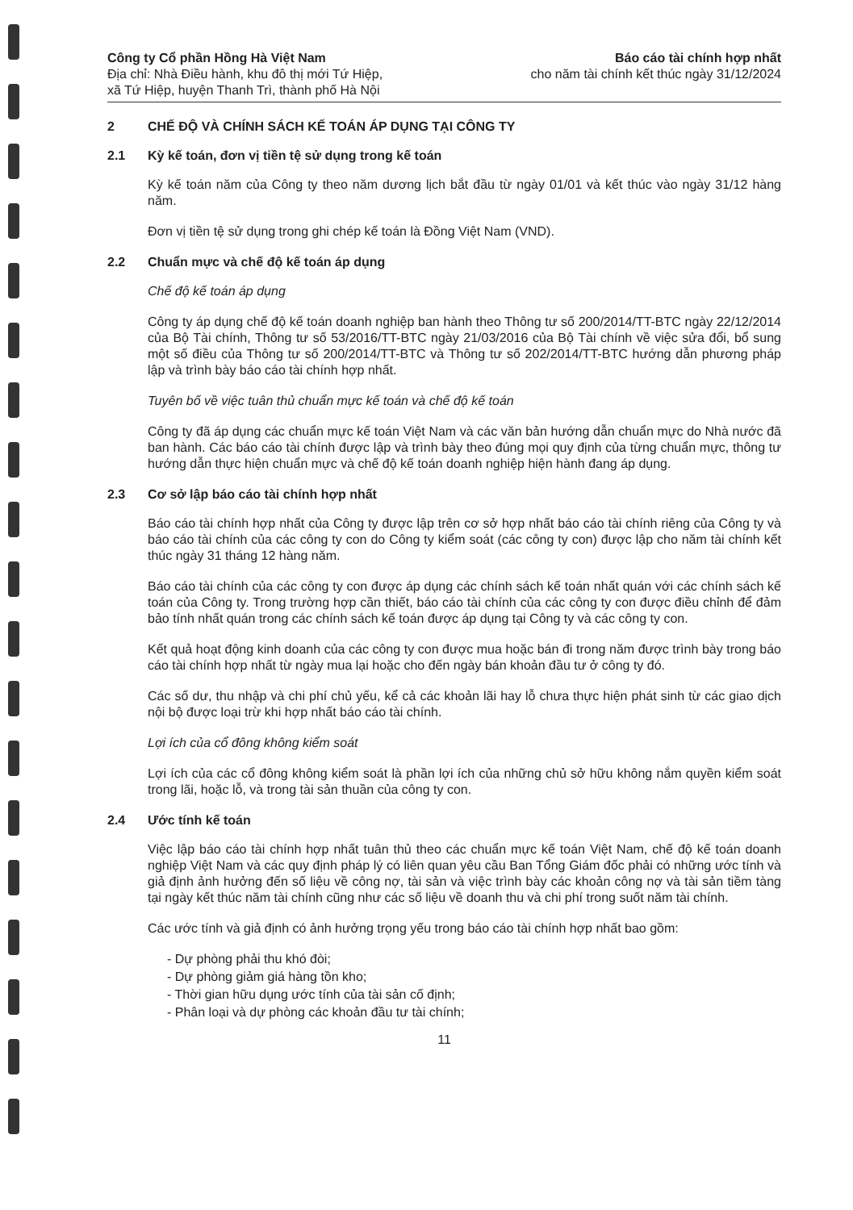Công ty Cổ phần Hồng Hà Việt Nam
Địa chỉ: Nhà Điều hành, khu đô thị mới Tứ Hiệp,
xã Tứ Hiệp, huyện Thanh Trì, thành phố Hà Nội
Báo cáo tài chính hợp nhất
cho năm tài chính kết thúc ngày 31/12/2024
2 CHẾ ĐỘ VÀ CHÍNH SÁCH KẾ TOÁN ÁP DỤNG TẠI CÔNG TY
2.1 Kỳ kế toán, đơn vị tiền tệ sử dụng trong kế toán
Kỳ kế toán năm của Công ty theo năm dương lịch bắt đầu từ ngày 01/01 và kết thúc vào ngày 31/12 hàng năm.
Đơn vị tiền tệ sử dụng trong ghi chép kế toán là Đồng Việt Nam (VND).
2.2 Chuẩn mực và chế độ kế toán áp dụng
Chế độ kế toán áp dụng
Công ty áp dụng chế độ kế toán doanh nghiệp ban hành theo Thông tư số 200/2014/TT-BTC ngày 22/12/2014 của Bộ Tài chính, Thông tư số 53/2016/TT-BTC ngày 21/03/2016 của Bộ Tài chính về việc sửa đổi, bổ sung một số điều của Thông tư số 200/2014/TT-BTC và Thông tư số 202/2014/TT-BTC hướng dẫn phương pháp lập và trình bày báo cáo tài chính hợp nhất.
Tuyên bố về việc tuân thủ chuẩn mực kế toán và chế độ kế toán
Công ty đã áp dụng các chuẩn mực kế toán Việt Nam và các văn bản hướng dẫn chuẩn mực do Nhà nước đã ban hành. Các báo cáo tài chính được lập và trình bày theo đúng mọi quy định của từng chuẩn mực, thông tư hướng dẫn thực hiện chuẩn mực và chế độ kế toán doanh nghiệp hiện hành đang áp dụng.
2.3 Cơ sở lập báo cáo tài chính hợp nhất
Báo cáo tài chính hợp nhất của Công ty được lập trên cơ sở hợp nhất báo cáo tài chính riêng của Công ty và báo cáo tài chính của các công ty con do Công ty kiểm soát (các công ty con) được lập cho năm tài chính kết thúc ngày 31 tháng 12 hàng năm.
Báo cáo tài chính của các công ty con được áp dụng các chính sách kế toán nhất quán với các chính sách kế toán của Công ty. Trong trường hợp cần thiết, báo cáo tài chính của các công ty con được điều chỉnh để đảm bảo tính nhất quán trong các chính sách kế toán được áp dụng tại Công ty và các công ty con.
Kết quả hoạt động kinh doanh của các công ty con được mua hoặc bán đi trong năm được trình bày trong báo cáo tài chính hợp nhất từ ngày mua lại hoặc cho đến ngày bán khoản đầu tư ở công ty đó.
Các số dư, thu nhập và chi phí chủ yếu, kể cả các khoản lãi hay lỗ chưa thực hiện phát sinh từ các giao dịch nội bộ được loại trừ khi hợp nhất báo cáo tài chính.
Lợi ích của cổ đông không kiểm soát
Lợi ích của các cổ đông không kiểm soát là phần lợi ích của những chủ sở hữu không nắm quyền kiểm soát trong lãi, hoặc lỗ, và trong tài sản thuần của công ty con.
2.4 Ước tính kế toán
Việc lập báo cáo tài chính hợp nhất tuân thủ theo các chuẩn mực kế toán Việt Nam, chế độ kế toán doanh nghiệp Việt Nam và các quy định pháp lý có liên quan yêu cầu Ban Tổng Giám đốc phải có những ước tính và giả định ảnh hưởng đến số liệu về công nợ, tài sản và việc trình bày các khoản công nợ và tài sản tiềm tàng tại ngày kết thúc năm tài chính cũng như các số liệu về doanh thu và chi phí trong suốt năm tài chính.
Các ước tính và giả định có ảnh hưởng trọng yếu trong báo cáo tài chính hợp nhất bao gồm:
- Dự phòng phải thu khó đòi;
- Dự phòng giảm giá hàng tồn kho;
- Thời gian hữu dụng ước tính của tài sản cố định;
- Phân loại và dự phòng các khoản đầu tư tài chính;
11